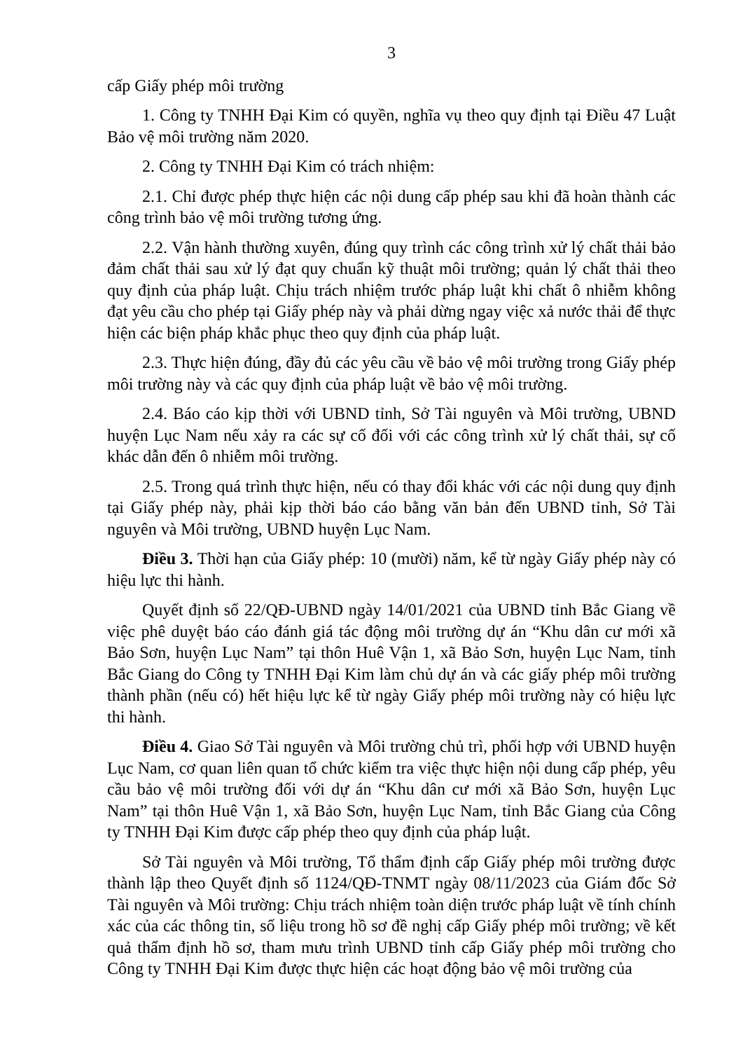3
cấp Giấy phép môi trường
1. Công ty TNHH Đại Kim có quyền, nghĩa vụ theo quy định tại Điều 47 Luật Bảo vệ môi trường năm 2020.
2. Công ty TNHH Đại Kim có trách nhiệm:
2.1. Chỉ được phép thực hiện các nội dung cấp phép sau khi đã hoàn thành các công trình bảo vệ môi trường tương ứng.
2.2. Vận hành thường xuyên, đúng quy trình các công trình xử lý chất thải bảo đảm chất thải sau xử lý đạt quy chuẩn kỹ thuật môi trường; quản lý chất thải theo quy định của pháp luật. Chịu trách nhiệm trước pháp luật khi chất ô nhiễm không đạt yêu cầu cho phép tại Giấy phép này và phải dừng ngay việc xả nước thải để thực hiện các biện pháp khắc phục theo quy định của pháp luật.
2.3. Thực hiện đúng, đầy đủ các yêu cầu về bảo vệ môi trường trong Giấy phép môi trường này và các quy định của pháp luật về bảo vệ môi trường.
2.4. Báo cáo kịp thời với UBND tỉnh, Sở Tài nguyên và Môi trường, UBND huyện Lục Nam nếu xảy ra các sự cố đối với các công trình xử lý chất thải, sự cố khác dẫn đến ô nhiễm môi trường.
2.5. Trong quá trình thực hiện, nếu có thay đổi khác với các nội dung quy định tại Giấy phép này, phải kịp thời báo cáo bằng văn bản đến UBND tỉnh, Sở Tài nguyên và Môi trường, UBND huyện Lục Nam.
Điều 3. Thời hạn của Giấy phép: 10 (mười) năm, kể từ ngày Giấy phép này có hiệu lực thi hành.
Quyết định số 22/QĐ-UBND ngày 14/01/2021 của UBND tỉnh Bắc Giang về việc phê duyệt báo cáo đánh giá tác động môi trường dự án “Khu dân cư mới xã Bảo Sơn, huyện Lục Nam” tại thôn Huê Vận 1, xã Bảo Sơn, huyện Lục Nam, tỉnh Bắc Giang do Công ty TNHH Đại Kim làm chủ dự án và các giấy phép môi trường thành phần (nếu có) hết hiệu lực kể từ ngày Giấy phép môi trường này có hiệu lực thi hành.
Điều 4. Giao Sở Tài nguyên và Môi trường chủ trì, phối hợp với UBND huyện Lục Nam, cơ quan liên quan tổ chức kiểm tra việc thực hiện nội dung cấp phép, yêu cầu bảo vệ môi trường đối với dự án “Khu dân cư mới xã Bảo Sơn, huyện Lục Nam” tại thôn Huê Vận 1, xã Bảo Sơn, huyện Lục Nam, tỉnh Bắc Giang của Công ty TNHH Đại Kim được cấp phép theo quy định của pháp luật.
Sở Tài nguyên và Môi trường, Tổ thẩm định cấp Giấy phép môi trường được thành lập theo Quyết định số 1124/QĐ-TNMT ngày 08/11/2023 của Giám đốc Sở Tài nguyên và Môi trường: Chịu trách nhiệm toàn diện trước pháp luật về tính chính xác của các thông tin, số liệu trong hồ sơ đề nghị cấp Giấy phép môi trường; về kết quả thẩm định hồ sơ, tham mưu trình UBND tỉnh cấp Giấy phép môi trường cho Công ty TNHH Đại Kim được thực hiện các hoạt động bảo vệ môi trường của